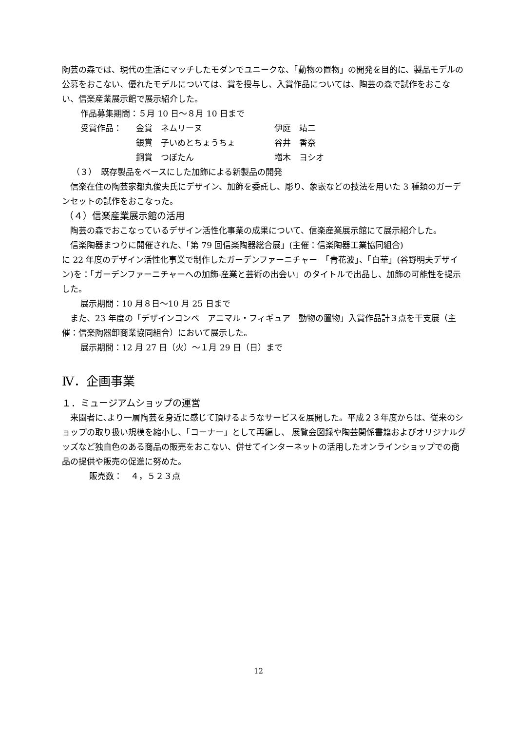陶芸の森では、現代の生活にマッチしたモダンでユニークな、「動物の置物」の開発を目的に、製品モデルの公募をおこない、優れたモデルについては、賞を授与し、入賞作品については、陶芸の森で試作をおこない、信楽産業展示館で展示紹介した。
作品募集期間：５月 10 日～８月 10 日まで
| 受賞作品： | 金賞 ネムリーヌ | 伊庭 靖二 |
| | 銀賞 子いぬとちょうちょ | 谷井 香奈 |
| | 銅賞 つぼたん | 増木 ヨシオ |
（３）　既存製品をベースにした加飾による新製品の開発
信楽在住の陶芸家都丸俊夫氏にデザイン、加飾を委託し、彫り、象嵌などの技法を用いた 3 種類のガーデンセットの試作をおこなった。
（４）信楽産業展示館の活用
陶芸の森でおこなっているデザイン活性化事業の成果について、信楽産業展示館にて展示紹介した。
信楽陶器まつりに開催された、「第 79 回信楽陶器総合展」(主催：信楽陶器工業協同組合)
に 22 年度のデザイン活性化事業で制作したガーデンファーニチャー　「青花波」、「白華」(谷野明夫デザイン)を：「ガーデンファーニチャーへの加飾-産業と芸術の出会い」のタイトルで出品し、加飾の可能性を提示した。
展示期間：10 月８日～10 月 25 日まで
また、23 年度の「デザインコンペ　アニマル・フィギュア　動物の置物」入賞作品計３点を干支展（主催：信楽陶器卸商業協同組合）において展示した。
展示期間：12 月 27 日（火）～１月 29 日（日）まで
Ⅳ．企画事業
１．ミュージアムショップの運営
来園者に､より一層陶芸を身近に感じて頂けるようなサービスを展開した。平成２３年度からは、従来のショップの取り扱い規模を縮小し、「コーナー」として再編し、 展覧会図録や陶芸関係書籍およびオリジナルグッズなど独自色のある商品の販売をおこない、併せてインターネットの活用したオンラインショップでの商品の提供や販売の促進に努めた。
販売数：　４，５２３点
12